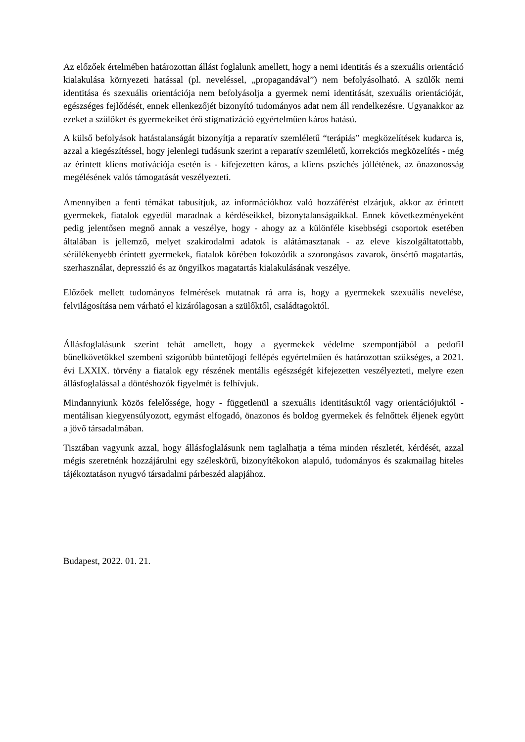Az előzőek értelmében határozottan állást foglalunk amellett, hogy a nemi identitás és a szexuális orientáció kialakulása környezeti hatással (pl. neveléssel, „propagandával”) nem befolyásolható. A szülők nemi identitása és szexuális orientációja nem befolyásolja a gyermek nemi identitását, szexuális orientációját, egészséges fejlődését, ennek ellenkezőjét bizonyító tudományos adat nem áll rendelkezésre. Ugyanakkor az ezeket a szülőket és gyermekeiket érő stigmatizáció egyértelműen káros hatású.
A külső befolyások hatástalanságát bizonyítja a reparatív szemléletű “terápiás” megközelítések kudarca is, azzal a kiegészítéssel, hogy jelenlegi tudásunk szerint a reparatív szemléletű, korrekciós megközelítés - még az érintett kliens motivációja esetén is - kifejezetten káros, a kliens pszichés jóllétének, az önazonosság megélésének valós támogatását veszélyezteti.
Amennyiben a fenti témákat tabusítjuk, az információkhoz való hozzáférést elzárjuk, akkor az érintett gyermekek, fiatalok egyedül maradnak a kérdéseikkel, bizonytalanságaikkal. Ennek következményeként pedig jelentősen megnő annak a veszélye, hogy - ahogy az a különféle kisebbségi csoportok esetében általában is jellemző, melyet szakirodalmi adatok is alátámasztanak - az eleve kiszolgáltatottabb, sérülékenyebb érintett gyermekek, fiatalok körében fokozódik a szorongásos zavarok, önsértő magatartás, szerhasználat, depresszió és az öngyilkos magatartás kialakulásának veszélye.
Előzőek mellett tudományos felmérések mutatnak rá arra is, hogy a gyermekek szexuális nevelése, felvilágosítása nem várható el kizárólagosan a szülőktől, családtagoktól.
Állásfoglalásunk szerint tehát amellett, hogy a gyermekek védelme szempontjából a pedofil bűnelkövetőkkel szembeni szigorúbb büntetőjogi fellépés egyértelműen és határozottan szükséges, a 2021. évi LXXIX. törvény a fiatalok egy részének mentális egészségét kifejezetten veszélyezteti, melyre ezen állásfoglalással a döntéshozók figyelmét is felhívjuk.
Mindannyiunk közös felelőssége, hogy - függetlenül a szexuális identitásuktól vagy orientációjuktól - mentálisan kiegyensúlyozott, egymást elfogadó, önazonos és boldog gyermekek és felnőttek éljenek együtt a jövő társadalmában.
Tisztában vagyunk azzal, hogy állásfoglalásunk nem taglalhatja a téma minden részletét, kérdését, azzal mégis szeretnénk hozzájárulni egy széleskörű, bizonyítékokon alapuló, tudományos és szakmailag hiteles tájékoztatáson nyugvó társadalmi párbeszéd alapjához.
Budapest, 2022. 01. 21.